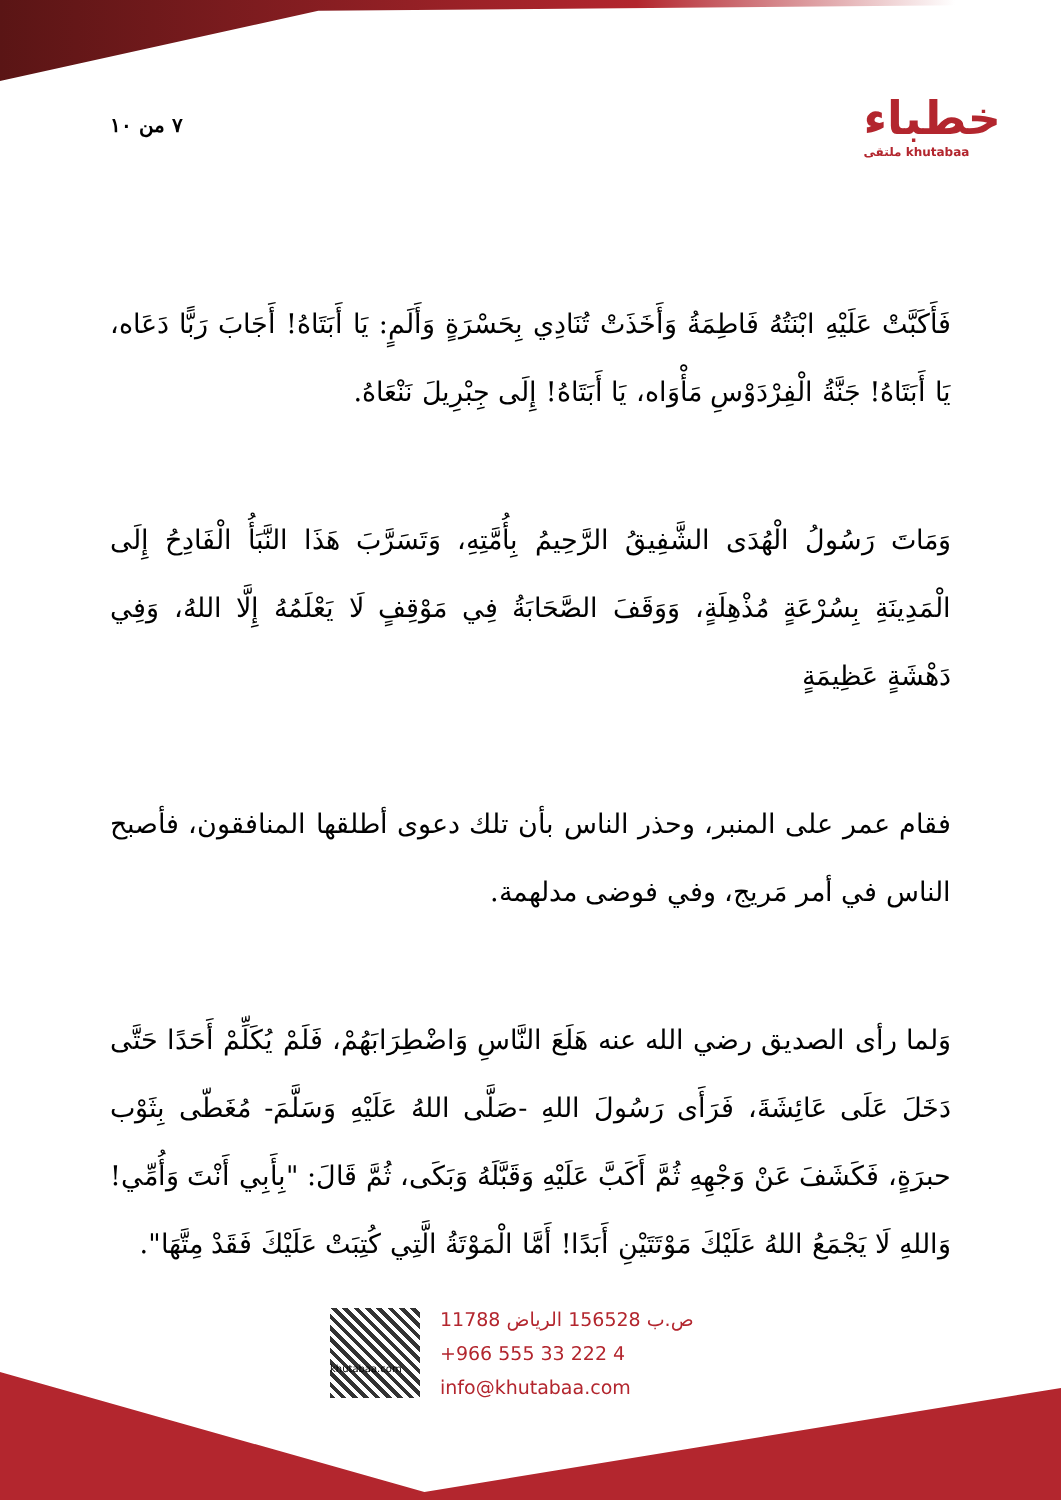٧ من ١٠
خطباء
ملتقى khutabaa
فَأَكَبَّتْ عَلَيْهِ ابْنَتُهُ فَاطِمَةُ وَأَخَذَتْ تُنَادِي بِحَسْرَةٍ وَأَلَمٍ: يَا أَبَتَاهُ! أَجَابَ رَبًّا دَعَاه، يَا أَبَتَاهُ! جَنَّةُ الْفِرْدَوْسِ مَأْوَاه، يَا أَبَتَاهُ! إِلَى جِبْرِيلَ نَنْعَاهُ.
وَمَاتَ رَسُولُ الْهُدَى الشَّفِيقُ الرَّحِيمُ بِأُمَّتِهِ، وَتَسَرَّبَ هَذَا النَّبَأُ الْفَادِحُ إِلَى الْمَدِينَةِ بِسُرْعَةٍ مُذْهِلَةٍ، وَوَقَفَ الصَّحَابَةُ فِي مَوْقِفٍ لَا يَعْلَمُهُ إِلَّا اللهُ، وَفِي دَهْشَةٍ عَظِيمَةٍ
فقام عمر على المنبر، وحذر الناس بأن تلك دعوى أطلقها المنافقون، فأصبح الناس في أمر مَريج، وفي فوضى مدلهمة.
وَلما رأى الصديق رضي الله عنه هَلَعَ النَّاسِ وَاضْطِرَابَهُمْ، فَلَمْ يُكَلِّمْ أَحَدًا حَتَّى دَخَلَ عَلَى عَائِشَةَ، فَرَأَى رَسُولَ اللهِ -صَلَّى اللهُ عَلَيْهِ وَسَلَّمَ- مُغَطّى بِثَوْب حبرَةٍ، فَكَشَفَ عَنْ وَجْهِهِ ثُمَّ أَكَبَّ عَلَيْهِ وَقَبَّلَهُ وَبَكَى، ثُمَّ قَالَ: "بِأَبِي أَنْتَ وَأُمِّي! وَاللهِ لَا يَجْمَعُ اللهُ عَلَيْكَ مَوْتَتَيْنِ أَبَدًا! أَمَّا الْمَوْتَةُ الَّتِي كُتِبَتْ عَلَيْكَ فَقَدْ مِتَّهَا".
khutabaa.com
ص.ب 156528 الرياض 11788
+966 555 33 222 4
info@khutabaa.com